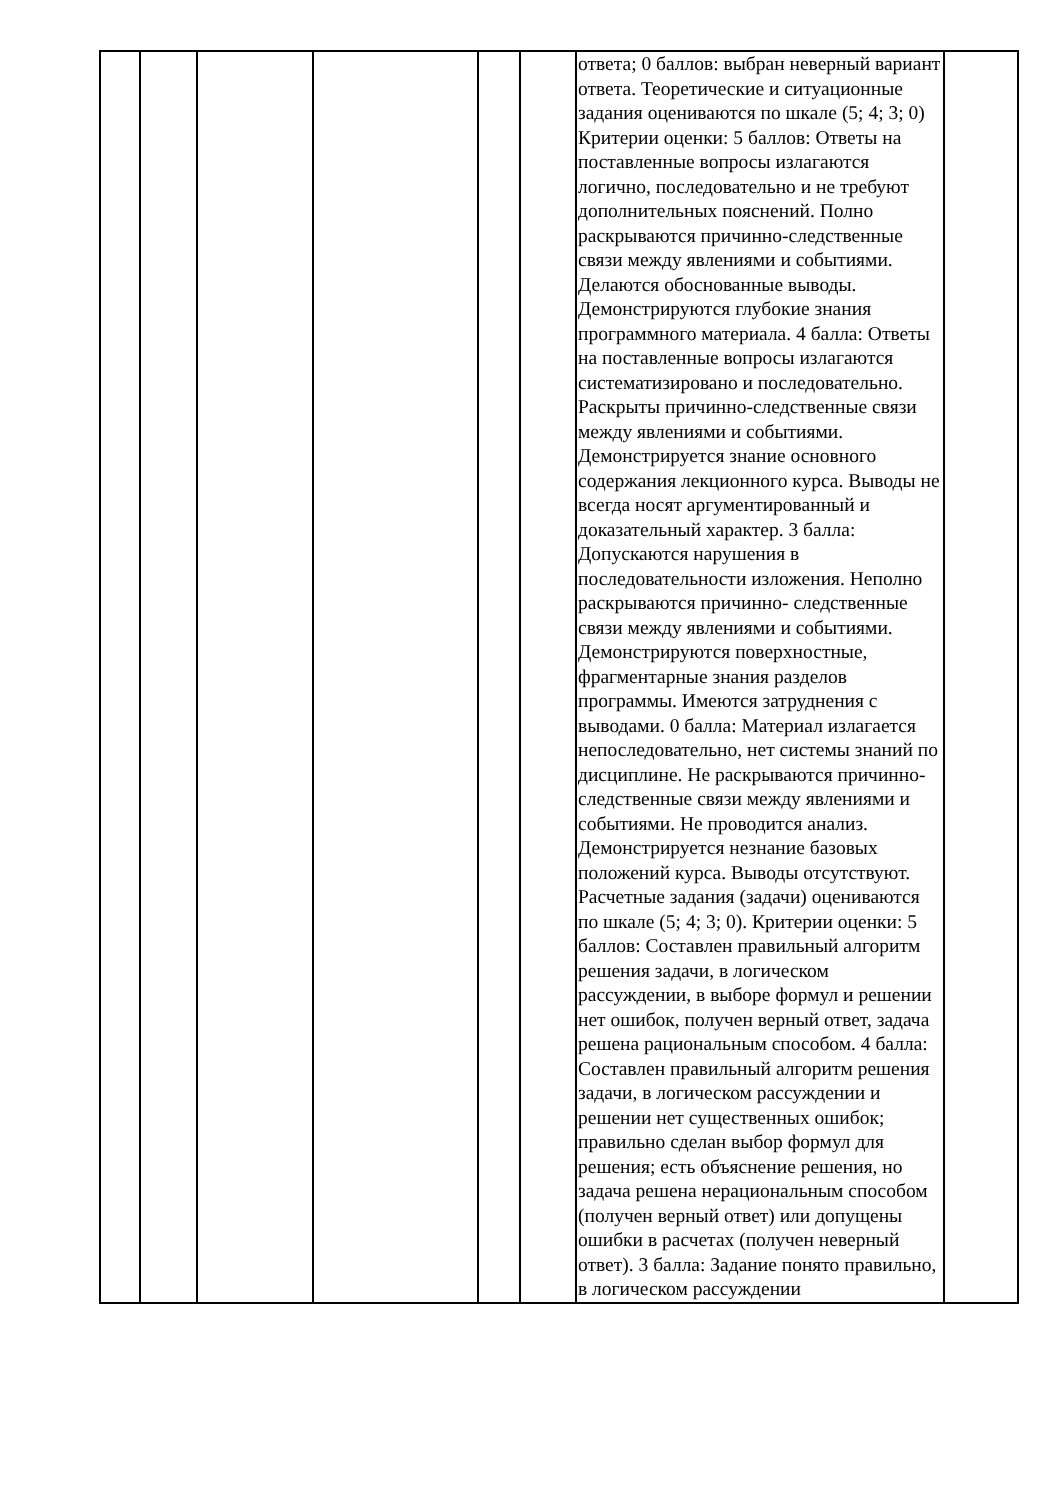| | | | | | | ответа; 0 баллов: выбран неверный вариант ответа. Теоретические и ситуационные задания оцениваются по шкале (5; 4; 3; 0) Критерии оценки: 5 баллов: Ответы на поставленные вопросы излагаются логично, последовательно и не требуют дополнительных пояснений. Полно раскрываются причинно-следственные связи между явлениями и событиями. Делаются обоснованные выводы. Демонстрируются глубокие знания программного материала. 4 балла: Ответы на поставленные вопросы излагаются систематизировано и последовательно. Раскрыты причинно-следственные связи между явлениями и событиями. Демонстрируется знание основного содержания лекционного курса. Выводы не всегда носят аргументированный и доказательный характер. 3 балла: Допускаются нарушения в последовательности изложения. Неполно раскрываются причинно- следственные связи между явлениями и событиями. Демонстрируются поверхностные, фрагментарные знания разделов программы. Имеются затруднения с выводами. 0 балла: Материал излагается непоследовательно, нет системы знаний по дисциплине. Не раскрываются причинно-следственные связи между явлениями и событиями. Не проводится анализ. Демонстрируется незнание базовых положений курса. Выводы отсутствуют. Расчетные задания (задачи) оцениваются по шкале (5; 4; 3; 0). Критерии оценки: 5 баллов: Составлен правильный алгоритм решения задачи, в логическом рассуждении, в выборе формул и решении нет ошибок, получен верный ответ, задача решена рациональным способом. 4 балла: Составлен правильный алгоритм решения задачи, в логическом рассуждении и решении нет существенных ошибок; правильно сделан выбор формул для решения; есть объяснение решения, но задача решена нерациональным способом (получен верный ответ) или допущены ошибки в расчетах (получен неверный ответ). 3 балла: Задание понято правильно, в логическом рассуждении | |